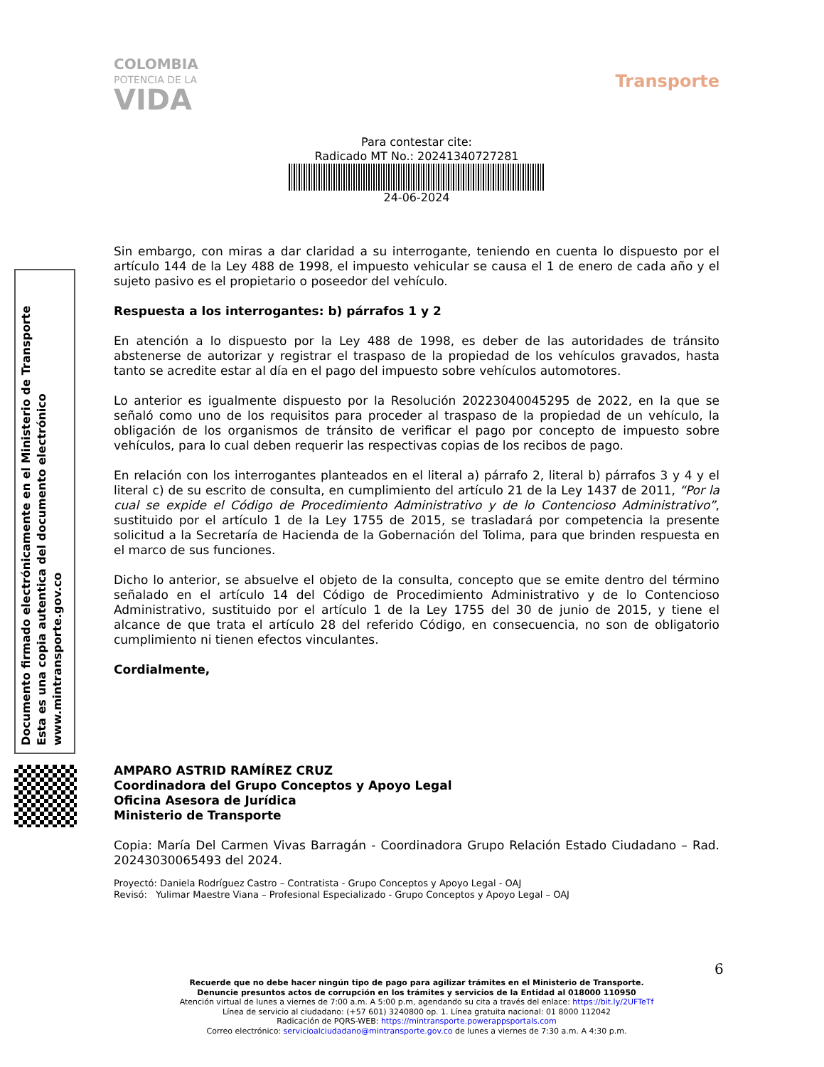COLOMBIA
POTENCIA DE LA
VIDA
Transporte
Para contestar cite:
Radicado MT No.: 20241340727281
24-06-2024
Sin embargo, con miras a dar claridad a su interrogante, teniendo en cuenta lo dispuesto por el artículo 144 de la Ley 488 de 1998, el impuesto vehicular se causa el 1 de enero de cada año y el sujeto pasivo es el propietario o poseedor del vehículo.
Respuesta a los interrogantes: b) párrafos 1 y 2
En atención a lo dispuesto por la Ley 488 de 1998, es deber de las autoridades de tránsito abstenerse de autorizar y registrar el traspaso de la propiedad de los vehículos gravados, hasta tanto se acredite estar al día en el pago del impuesto sobre vehículos automotores.
Lo anterior es igualmente dispuesto por la Resolución 20223040045295 de 2022, en la que se señaló como uno de los requisitos para proceder al traspaso de la propiedad de un vehículo, la obligación de los organismos de tránsito de verificar el pago por concepto de impuesto sobre vehículos, para lo cual deben requerir las respectivas copias de los recibos de pago.
En relación con los interrogantes planteados en el literal a) párrafo 2, literal b) párrafos 3 y 4 y el literal c) de su escrito de consulta, en cumplimiento del artículo 21 de la Ley 1437 de 2011, “Por la cual se expide el Código de Procedimiento Administrativo y de lo Contencioso Administrativo”, sustituido por el artículo 1 de la Ley 1755 de 2015, se trasladará por competencia la presente solicitud a la Secretaría de Hacienda de la Gobernación del Tolima, para que brinden respuesta en el marco de sus funciones.
Dicho lo anterior, se absuelve el objeto de la consulta, concepto que se emite dentro del término señalado en el artículo 14 del Código de Procedimiento Administrativo y de lo Contencioso Administrativo, sustituido por el artículo 1 de la Ley 1755 del 30 de junio de 2015, y tiene el alcance de que trata el artículo 28 del referido Código, en consecuencia, no son de obligatorio cumplimiento ni tienen efectos vinculantes.
Cordialmente,
AMPARO ASTRID RAMÍREZ CRUZ
Coordinadora del Grupo Conceptos y Apoyo Legal
Oficina Asesora de Jurídica
Ministerio de Transporte
Copia: María Del Carmen Vivas Barragán - Coordinadora Grupo Relación Estado Ciudadano – Rad. 20243030065493 del 2024.
Proyectó: Daniela Rodríguez Castro – Contratista - Grupo Conceptos y Apoyo Legal - OAJ
Revisó: Yulimar Maestre Viana – Profesional Especializado - Grupo Conceptos y Apoyo Legal – OAJ
Documento firmado electrónicamente en el Ministerio de Transporte
Esta es una copia autentica del documento electrónico
www.mintransporte.gov.co
6
Recuerde que no debe hacer ningún tipo de pago para agilizar trámites en el Ministerio de Transporte.
Denuncie presuntos actos de corrupción en los trámites y servicios de la Entidad al 018000 110950
Atención virtual de lunes a viernes de 7:00 a.m. A 5:00 p.m, agendando su cita a través del enlace: https://bit.ly/2UFTeTf
Línea de servicio al ciudadano: (+57 601) 3240800 op. 1. Línea gratuita nacional: 01 8000 112042
Radicación de PQRS-WEB: https://mintransporte.powerappsportals.com
Correo electrónico: servicioalciudadano@mintransporte.gov.co de lunes a viernes de 7:30 a.m. A 4:30 p.m.